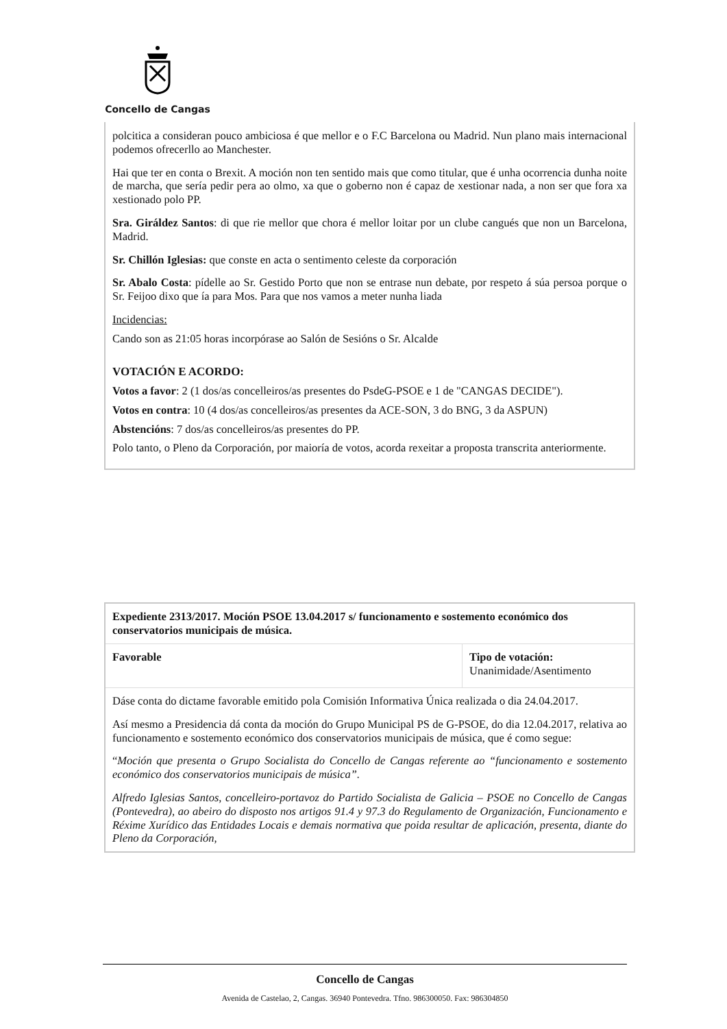Concello de Cangas
polcitica a consideran pouco ambiciosa é que mellor e o F.C Barcelona ou Madrid. Nun plano mais internacional podemos ofrecerllo ao Manchester.
Hai que ter en conta o Brexit. A moción non ten sentido mais que como titular, que é unha ocorrencia dunha noite de marcha, que sería pedir pera ao olmo, xa que o goberno non é capaz de xestionar nada, a non ser que fora xa xestionado polo PP.
Sra. Giráldez Santos: di que rie mellor que chora é mellor loitar por un clube cangués que non un Barcelona, Madrid.
Sr. Chillón Iglesias: que conste en acta o sentimento celeste da corporación
Sr. Abalo Costa: pídelle ao Sr. Gestido Porto que non se entrase nun debate, por respeto á súa persoa porque o Sr. Feijoo dixo que ía para Mos. Para que nos vamos a meter nunha liada
Incidencias:
Cando son as 21:05 horas incorpórase ao Salón de Sesións o Sr. Alcalde
VOTACIÓN E ACORDO:
Votos a favor: 2 (1 dos/as concelleiros/as presentes do PsdeG-PSOE e 1 de "CANGAS DECIDE").
Votos en contra: 10 (4 dos/as concelleiros/as presentes da ACE-SON, 3 do BNG, 3 da ASPUN)
Abstencións: 7 dos/as concelleiros/as presentes do PP.
Polo tanto, o Pleno da Corporación, por maioría de votos, acorda rexeitar a proposta transcrita anteriormente.
| Expediente 2313/2017. Moción PSOE 13.04.2017 s/ funcionamento e sostemento económico dos conservatorios municipais de música. | |
| Favorable | Tipo de votación: Unanimidade/Asentimento |
| Dáse conta do dictame favorable emitido pola Comisión Informativa Única realizada o dia 24.04.2017. Así mesmo a Presidencia dá conta da moción do Grupo Municipal PS de G-PSOE, do dia 12.04.2017, relativa ao funcionamento e sostemento económico dos conservatorios municipais de música, que é como segue: “ Moción que presenta o Grupo Socialista do Concello de Cangas referente ao “funcionamento e sostemento económico dos conservatorios municipais de música”. Alfredo Iglesias Santos, concelleiro-portavoz do Partido Socialista de Galicia – PSOE no Concello de Cangas (Pontevedra), ao abeiro do disposto nos artigos 91.4 y 97.3 do Regulamento de Organización, Funcionamento e Réxime Xurídico das Entidades Locais e demais normativa que poida resultar de aplicación, presenta, diante do Pleno da Corporación, | |
Concello de Cangas
Avenida de Castelao, 2, Cangas. 36940 Pontevedra. Tfno. 986300050. Fax: 986304850